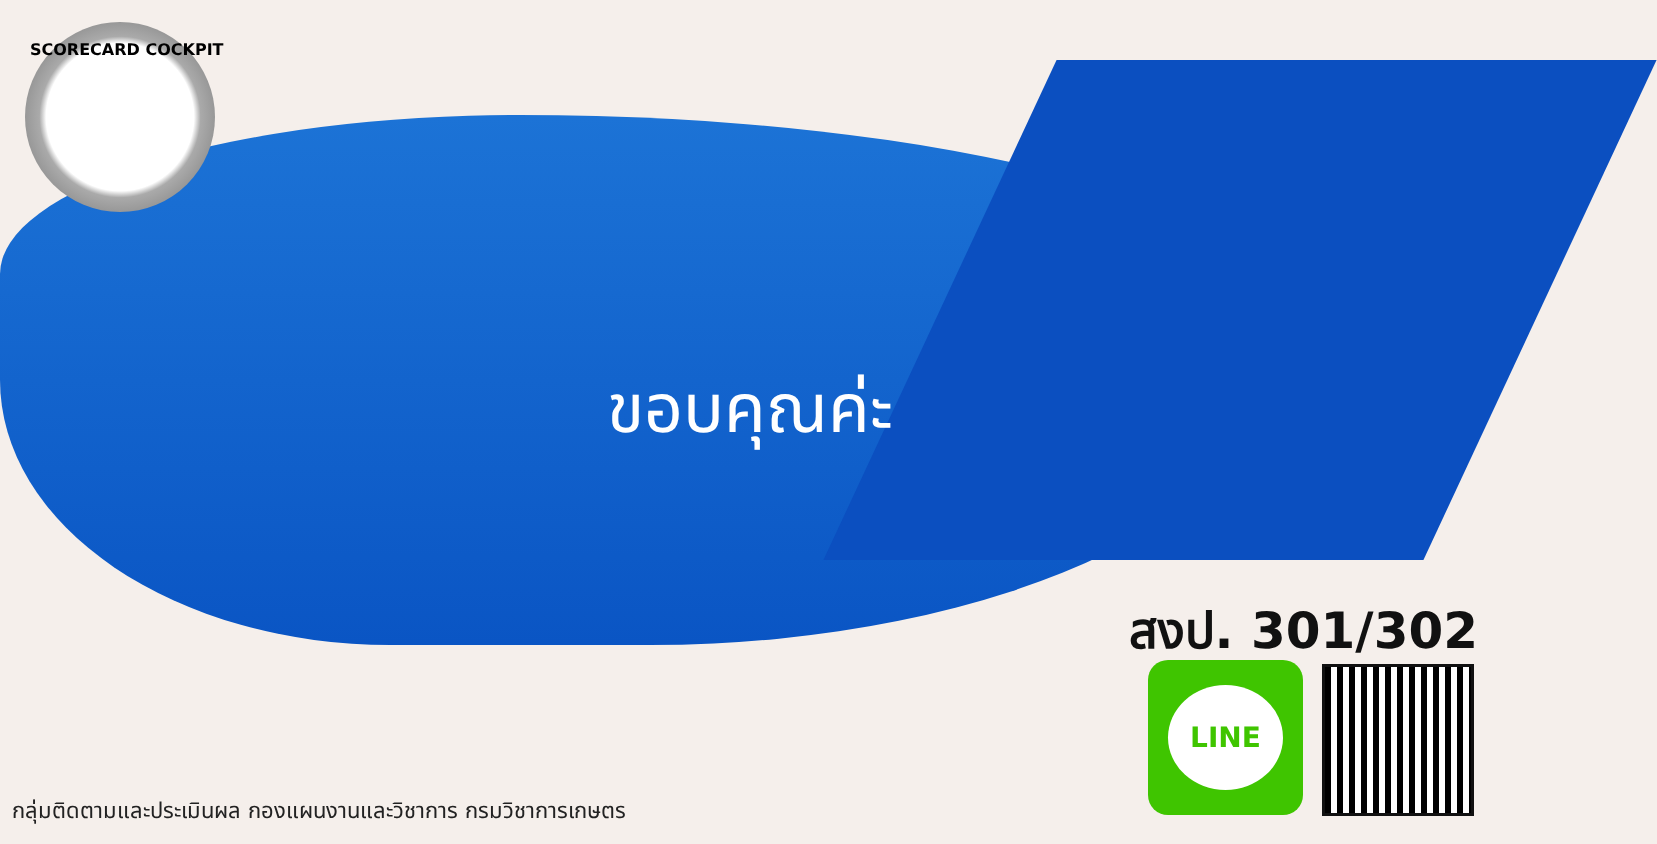SCORECARD COCKPIT
ขอบคุณค่ะ
สงป. 301/302
LINE
กลุ่มติดตามและประเมินผล กองแผนงานและวิชาการ กรมวิชาการเกษตร